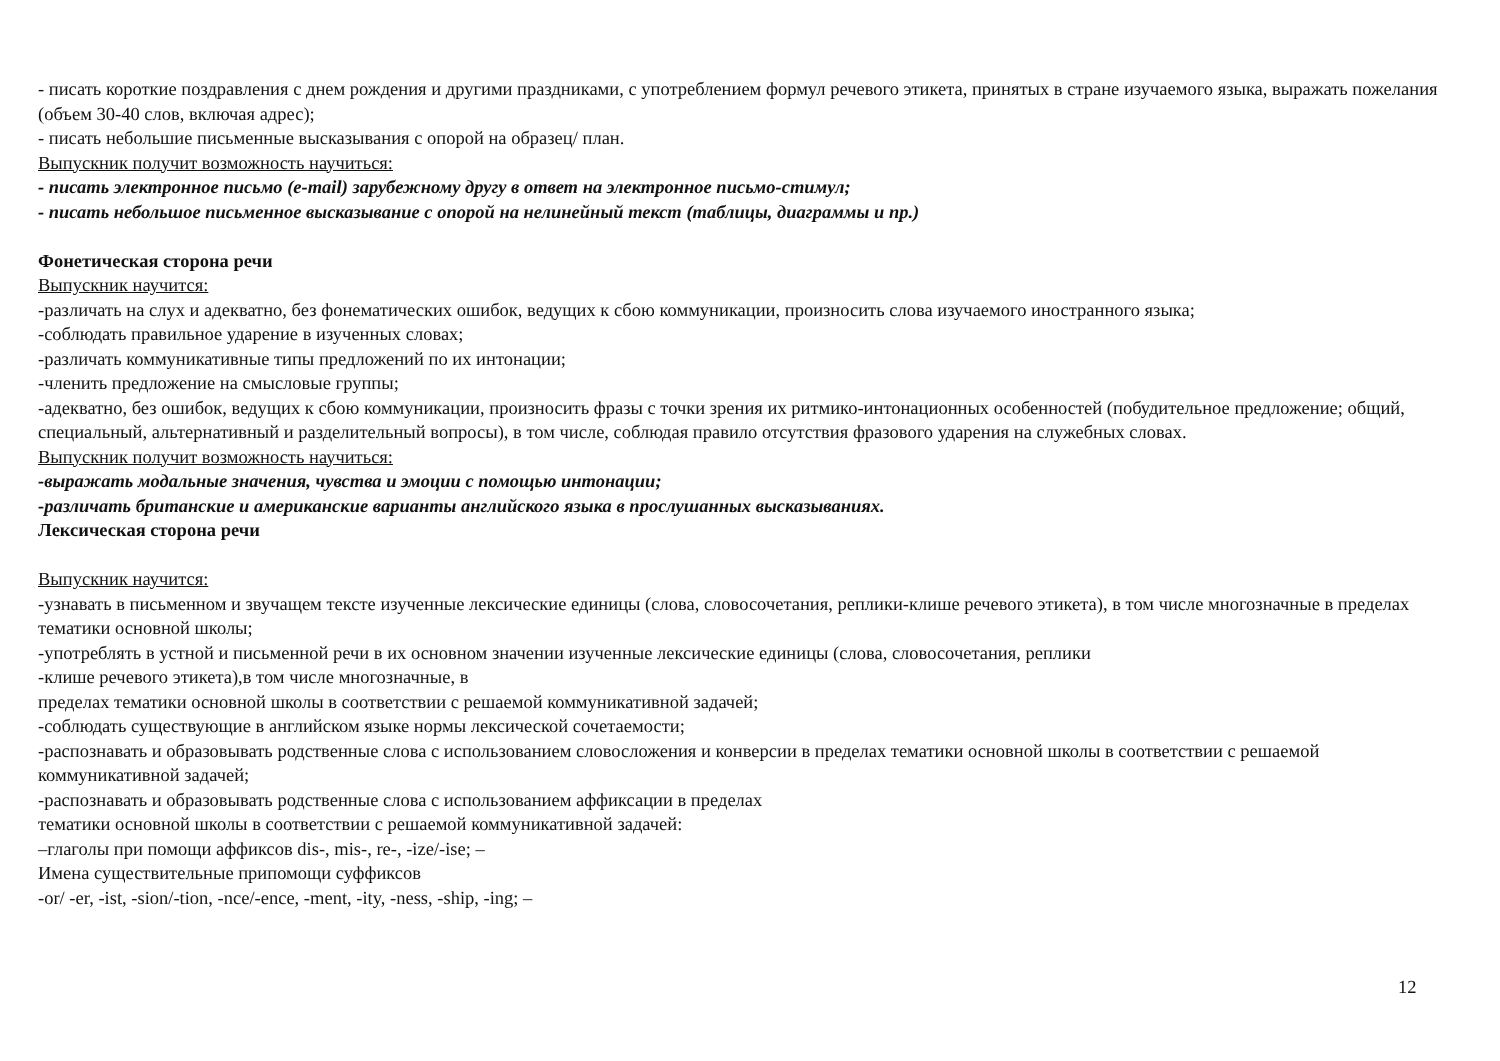- писать короткие поздравления с днем рождения и другими праздниками, с употреблением формул речевого этикета, принятых в стране изучаемого языка, выражать пожелания (объем 30-40 слов, включая адрес);
- писать небольшие письменные высказывания с опорой на образец/ план.
Выпускник получит возможность научиться:
- писать электронное письмо (e-mail) зарубежному другу в ответ на электронное письмо-стимул;
- писать небольшое письменное высказывание с опорой на нелинейный текст (таблицы, диаграммы и пр.)
Фонетическая сторона речи
Выпускник научится:
-различать на слух и адекватно, без фонематических ошибок, ведущих к сбою коммуникации, произносить слова изучаемого иностранного языка;
-соблюдать правильное ударение в изученных словах;
-различать коммуникативные типы предложений по их интонации;
-членить предложение на смысловые группы;
-адекватно, без ошибок, ведущих к сбою коммуникации, произносить фразы с точки зрения их ритмико-интонационных особенностей (побудительное предложение; общий, специальный, альтернативный и разделительный вопросы), в том числе, соблюдая правило отсутствия фразового ударения на служебных словах.
Выпускник получит возможность научиться:
-выражать модальные значения, чувства и эмоции с помощью интонации;
-различать британские и американские варианты английского языка в прослушанных высказываниях.
Лексическая сторона речи
Выпускник научится:
-узнавать в письменном и звучащем тексте изученные лексические единицы (слова, словосочетания, реплики-клише речевого этикета), в том числе многозначные в пределах тематики основной школы;
-употреблять в устной и письменной речи в их основном значении изученные лексические единицы (слова, словосочетания, реплики
-клише речевого этикета),в том числе многозначные, в
пределах тематики основной школы в соответствии с решаемой коммуникативной задачей;
-соблюдать существующие в английском языке нормы лексической сочетаемости;
-распознавать и образовывать родственные слова с использованием словосложения и конверсии в пределах тематики основной школы в соответствии с решаемой коммуникативной задачей;
-распознавать и образовывать родственные слова с использованием аффиксации в пределах
тематики основной школы в соответствии с решаемой коммуникативной задачей:
–глаголы при помощи аффиксов dis-, mis-, re-, -ize/-ise; –
Имена существительные припомощи суффиксов
-or/ -er, -ist, -sion/-tion, -nce/-ence, -ment, -ity, -ness, -ship, -ing; –
12